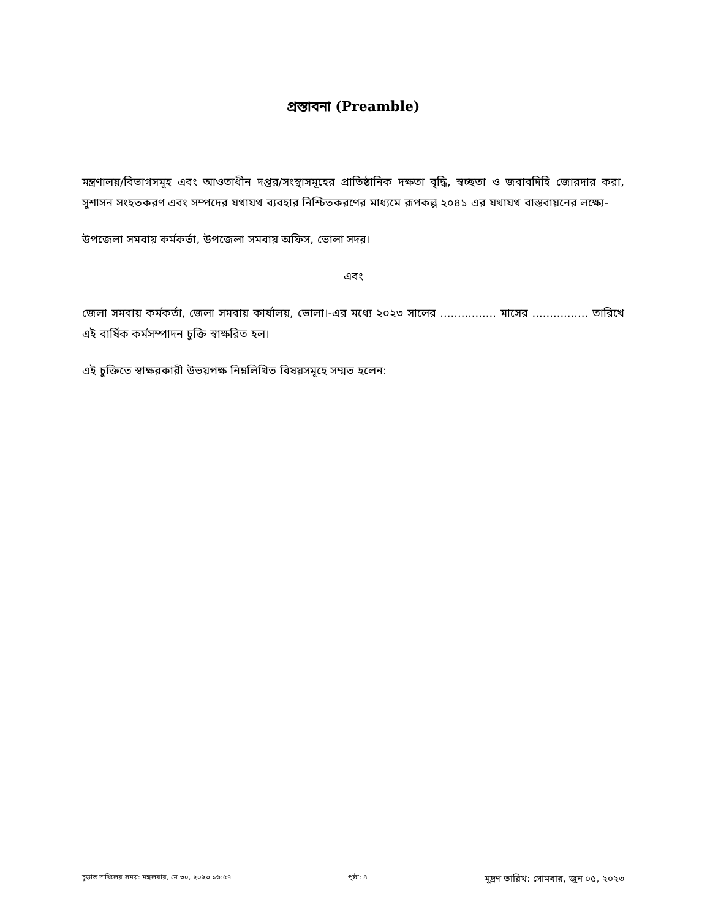প্রস্তাবনা (Preamble)
মন্ত্রণালয়/বিভাগসমূহ এবং আওতাধীন দপ্তর/সংস্থাসমূহের প্রাতিষ্ঠানিক দক্ষতা বৃদ্ধি, স্বচ্ছতা ও জবাবদিহি জোরদার করা, সুশাসন সংহতকরণ এবং সম্পদের যথাযথ ব্যবহার নিশ্চিতকরণের মাধ্যমে রূপকল্প ২০৪১ এর যথাযথ বাস্তবায়নের লক্ষ্যে-
উপজেলা সমবায় কর্মকর্তা, উপজেলা সমবায় অফিস, ভোলা সদর।
এবং
জেলা সমবায় কর্মকর্তা, জেলা সমবায় কার্যালয়, ভোলা।-এর মধ্যে ২০২৩ সালের ................ মাসের ................ তারিখে এই বার্ষিক কর্মসম্পাদন চুক্তি স্বাক্ষরিত হল।
এই চুক্তিতে স্বাক্ষরকারী উভয়পক্ষ নিম্নলিখিত বিষয়সমূহে সম্মত হলেন:
চূড়ান্ত দাখিলের সময়: মঙ্গলবার, মে ৩০, ২০২৩ ১৬:৫৭ পৃষ্ঠা: ৪ মুদ্রণ তারিখ: সোমবার, জুন ০৫, ২০২৩